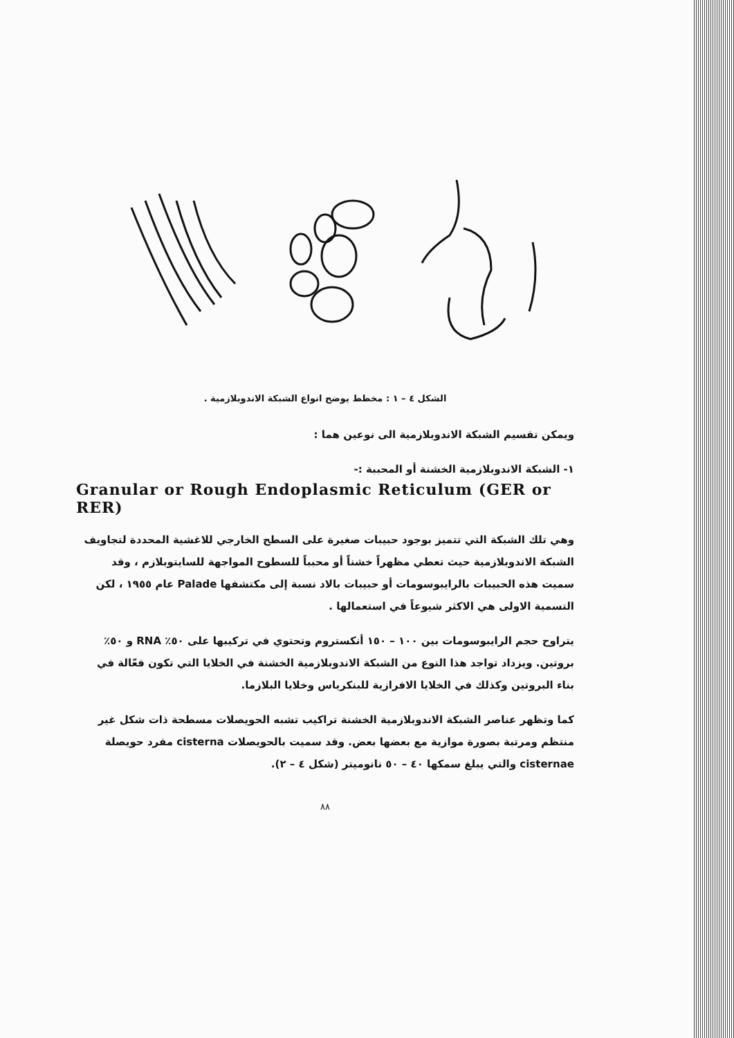الشكل ٤ – ١ : مخطط يوضح انواع الشبكة الاندوبلازمية .
ويمكن تقسيم الشبكة الاندوبلازمية الى نوعين هما :
١- الشبكة الاندوبلازمية الخشنة أو المحببة :-
Granular or Rough Endoplasmic Reticulum (GER or RER)
وهي تلك الشبكة التي تتميز بوجود حبيبات صغيرة على السطح الخارجي للاغشية المحددة لتجاويف الشبكة الاندوبلازمية حيث تعطي مظهراً خشناً أو محبباً للسطوح المواجهة للسايتوبلازم ، وقد سميت هذه الحبيبات بالرايبوسومات أو حبيبات بالاد نسبة إلى مكتشفها Palade عام ١٩٥٥ ، لكن التسمية الاولى هي الاكثر شيوعاً في استعمالها .
يتراوح حجم الرايبوسومات بين ١٠٠ – ١٥٠ أنكستروم وتحتوي في تركيبها على ٥٠٪ RNA و ٥٠٪ بروتين. ويزداد تواجد هذا النوع من الشبكة الاندوبلازمية الخشنة في الخلايا التي تكون فعّالة في بناء البروتين وكذلك في الخلايا الافرازية للبنكرياس وخلايا البلازما.
كما وتظهر عناصر الشبكة الاندوبلازمية الخشنة تراكيب تشبه الحويصلات مسطحة ذات شكل غير منتظم ومرتبة بصورة موازية مع بعضها بعض. وقد سميت بالحويصلات cisterna مفرد حويصلة cisternae والتي يبلغ سمكها ٤٠ – ٥٠ نانوميتر (شكل ٤ – ٢).
٨٨